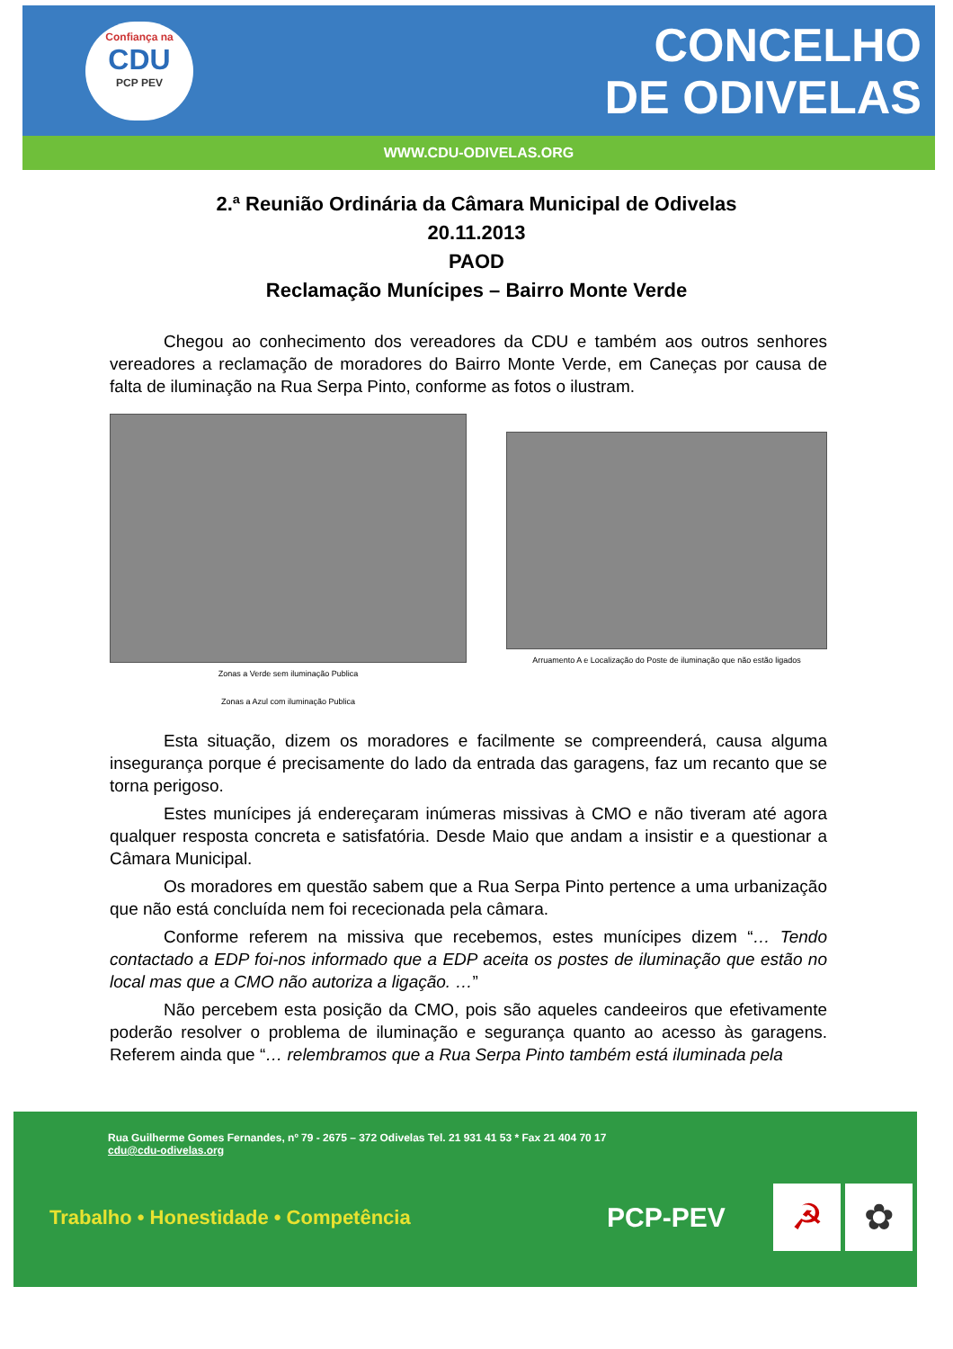Confiança na
CDU
PCP PEV
CONCELHO
DE ODIVELAS
WWW.CDU-ODIVELAS.ORG
2.ª Reunião Ordinária da Câmara Municipal de Odivelas
20.11.2013
PAOD
Reclamação Munícipes – Bairro Monte Verde
Chegou ao conhecimento dos vereadores da CDU e também aos outros senhores vereadores a reclamação de moradores do Bairro Monte Verde, em Caneças por causa de falta de iluminação na Rua Serpa Pinto, conforme as fotos o ilustram.
Zonas a Verde sem iluminação Publica
Zonas a Azul com iluminação Publica
Arruamento A e Localização do Poste de iluminação que não estão ligados
Esta situação, dizem os moradores e facilmente se compreenderá, causa alguma insegurança porque é precisamente do lado da entrada das garagens, faz um recanto que se torna perigoso.
Estes munícipes já endereçaram inúmeras missivas à CMO e não tiveram até agora qualquer resposta concreta e satisfatória. Desde Maio que andam a insistir e a questionar a Câmara Municipal.
Os moradores em questão sabem que a Rua Serpa Pinto pertence a uma urbanização que não está concluída nem foi rececionada pela câmara.
Conforme referem na missiva que recebemos, estes munícipes dizem “… Tendo contactado a EDP foi-nos informado que a EDP aceita os postes de iluminação que estão no local mas que a CMO não autoriza a ligação. …”
Não percebem esta posição da CMO, pois são aqueles candeeiros que efetivamente poderão resolver o problema de iluminação e segurança quanto ao acesso às garagens. Referem ainda que “… relembramos que a Rua Serpa Pinto também está iluminada pela
Rua Guilherme Gomes Fernandes, nº 79 - 2675 – 372 Odivelas Tel. 21 931 41 53 * Fax 21 404 70 17
cdu@cdu-odivelas.org
Trabalho • Honestidade • Competência
PCP-PEV
☭ ✿